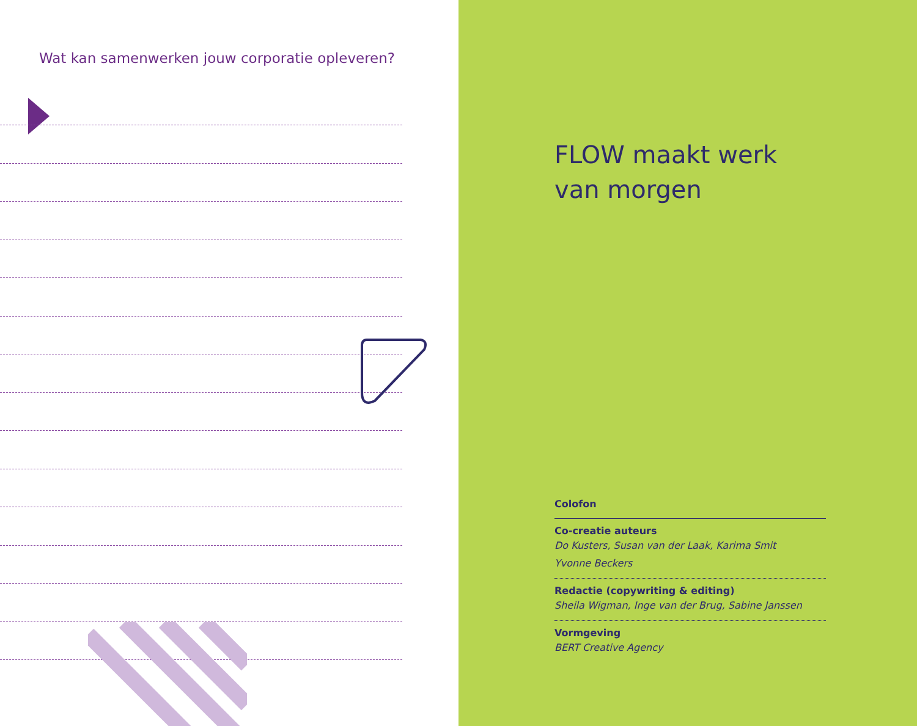Wat kan samenwerken jouw corporatie opleveren?
FLOW maakt werk
van morgen
Colofon
Co-creatie auteurs
Do Kusters, Susan van der Laak, Karima Smit
Yvonne Beckers
Redactie (copywriting & editing)
Sheila Wigman, Inge van der Brug, Sabine Janssen
Vormgeving
BERT Creative Agency